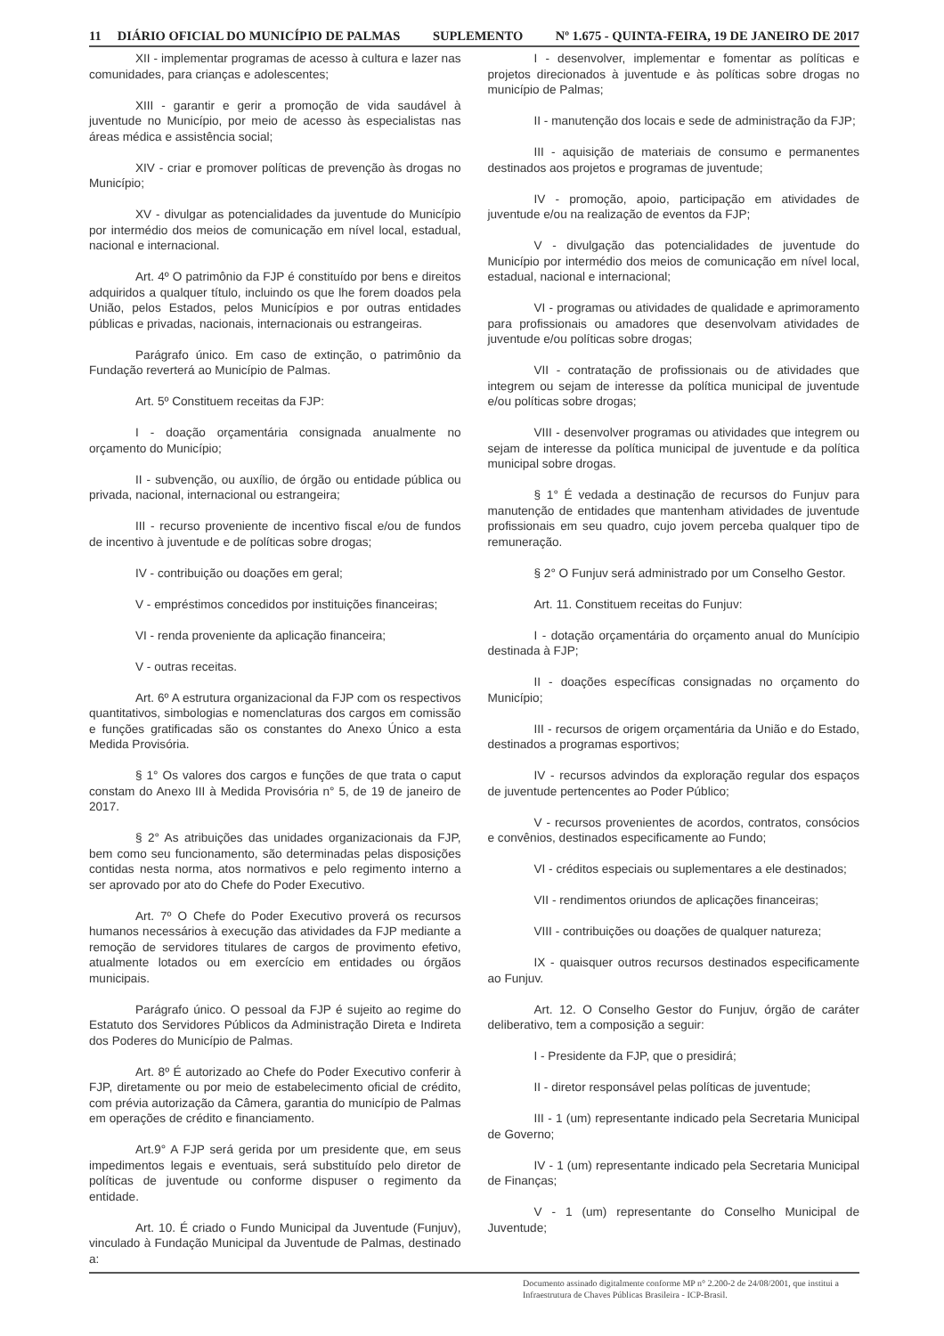11 DIÁRIO OFICIAL DO MUNICÍPIO DE PALMAS SUPLEMENTO Nº 1.675 - QUINTA-FEIRA, 19 DE JANEIRO DE 2017
XII - implementar programas de acesso à cultura e lazer nas comunidades, para crianças e adolescentes;
XIII - garantir e gerir a promoção de vida saudável à juventude no Município, por meio de acesso às especialistas nas áreas médica e assistência social;
XIV - criar e promover políticas de prevenção às drogas no Município;
XV - divulgar as potencialidades da juventude do Município por intermédio dos meios de comunicação em nível local, estadual, nacional e internacional.
Art. 4º O patrimônio da FJP é constituído por bens e direitos adquiridos a qualquer título, incluindo os que lhe forem doados pela União, pelos Estados, pelos Municípios e por outras entidades públicas e privadas, nacionais, internacionais ou estrangeiras.
Parágrafo único. Em caso de extinção, o patrimônio da Fundação reverterá ao Município de Palmas.
Art. 5º Constituem receitas da FJP:
I - doação orçamentária consignada anualmente no orçamento do Município;
II - subvenção, ou auxílio, de órgão ou entidade pública ou privada, nacional, internacional ou estrangeira;
III - recurso proveniente de incentivo fiscal e/ou de fundos de incentivo à juventude e de políticas sobre drogas;
IV - contribuição ou doações em geral;
V - empréstimos concedidos por instituições financeiras;
VI - renda proveniente da aplicação financeira;
V - outras receitas.
Art. 6º A estrutura organizacional da FJP com os respectivos quantitativos, simbologias e nomenclaturas dos cargos em comissão e funções gratificadas são os constantes do Anexo Único a esta Medida Provisória.
§ 1° Os valores dos cargos e funções de que trata o caput constam do Anexo III à Medida Provisória n° 5, de 19 de janeiro de 2017.
§ 2° As atribuições das unidades organizacionais da FJP, bem como seu funcionamento, são determinadas pelas disposições contidas nesta norma, atos normativos e pelo regimento interno a ser aprovado por ato do Chefe do Poder Executivo.
Art. 7º O Chefe do Poder Executivo proverá os recursos humanos necessários à execução das atividades da FJP mediante a remoção de servidores titulares de cargos de provimento efetivo, atualmente lotados ou em exercício em entidades ou órgãos municipais.
Parágrafo único. O pessoal da FJP é sujeito ao regime do Estatuto dos Servidores Públicos da Administração Direta e Indireta dos Poderes do Município de Palmas.
Art. 8º É autorizado ao Chefe do Poder Executivo conferir à FJP, diretamente ou por meio de estabelecimento oficial de crédito, com prévia autorização da Câmera, garantia do município de Palmas em operações de crédito e financiamento.
Art.9° A FJP será gerida por um presidente que, em seus impedimentos legais e eventuais, será substituído pelo diretor de políticas de juventude ou conforme dispuser o regimento da entidade.
Art. 10. É criado o Fundo Municipal da Juventude (Funjuv), vinculado à Fundação Municipal da Juventude de Palmas, destinado a:
I - desenvolver, implementar e fomentar as políticas e projetos direcionados à juventude e às políticas sobre drogas no município de Palmas;
II - manutenção dos locais e sede de administração da FJP;
III - aquisição de materiais de consumo e permanentes destinados aos projetos e programas de juventude;
IV - promoção, apoio, participação em atividades de juventude e/ou na realização de eventos da FJP;
V - divulgação das potencialidades de juventude do Município por intermédio dos meios de comunicação em nível local, estadual, nacional e internacional;
VI - programas ou atividades de qualidade e aprimoramento para profissionais ou amadores que desenvolvam atividades de juventude e/ou políticas sobre drogas;
VII - contratação de profissionais ou de atividades que integrem ou sejam de interesse da política municipal de juventude e/ou políticas sobre drogas;
VIII - desenvolver programas ou atividades que integrem ou sejam de interesse da política municipal de juventude e da política municipal sobre drogas.
§ 1° É vedada a destinação de recursos do Funjuv para manutenção de entidades que mantenham atividades de juventude profissionais em seu quadro, cujo jovem perceba qualquer tipo de remuneração.
§ 2° O Funjuv será administrado por um Conselho Gestor.
Art. 11. Constituem receitas do Funjuv:
I - dotação orçamentária do orçamento anual do Munícipio destinada à FJP;
II - doações específicas consignadas no orçamento do Município;
III - recursos de origem orçamentária da União e do Estado, destinados a programas esportivos;
IV - recursos advindos da exploração regular dos espaços de juventude pertencentes ao Poder Público;
V - recursos provenientes de acordos, contratos, consócios e convênios, destinados especificamente ao Fundo;
VI - créditos especiais ou suplementares a ele destinados;
VII - rendimentos oriundos de aplicações financeiras;
VIII - contribuições ou doações de qualquer natureza;
IX - quaisquer outros recursos destinados especificamente ao Funjuv.
Art. 12. O Conselho Gestor do Funjuv, órgão de caráter deliberativo, tem a composição a seguir:
I - Presidente da FJP, que o presidirá;
II - diretor responsável pelas políticas de juventude;
III - 1 (um) representante indicado pela Secretaria Municipal de Governo;
IV - 1 (um) representante indicado pela Secretaria Municipal de Finanças;
V - 1 (um) representante do Conselho Municipal de Juventude;
Documento assinado digitalmente conforme MP n° 2.200-2 de 24/08/2001, que institui a Infraestrutura de Chaves Públicas Brasileira - ICP-Brasil.